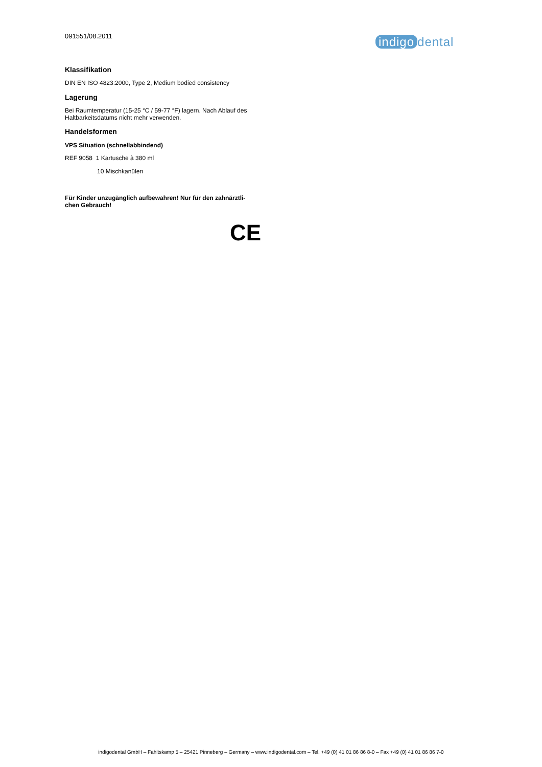091551/08.2011 indigo dental
Klassifikation
DIN EN ISO 4823:2000, Type 2, Medium bodied consistency
Lagerung
Bei Raumtemperatur (15-25 °C / 59-77 °F) lagern. Nach Ablauf des Haltbarkeitsdatums nicht mehr verwenden.
Handelsformen
VPS Situation (schnellabbindend)
REF 9058 1 Kartusche à 380 ml
10 Mischkanülen
Für Kinder unzugänglich aufbewahren! Nur für den zahnärztli-chen Gebrauch!
CE
indigodental GmbH – Fahltskamp 5 – 25421 Pinneberg – Germany – www.indigodental.com – Tel. +49 (0) 41 01 86 86 8-0 – Fax +49 (0) 41 01 86 86 7-0